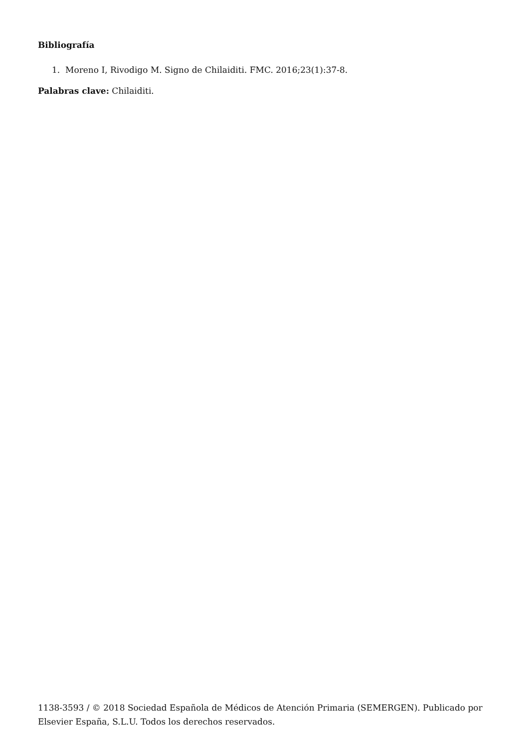Bibliografía
1. Moreno I, Rivodigo M. Signo de Chilaiditi. FMC. 2016;23(1):37-8.
Palabras clave: Chilaiditi.
1138-3593 / © 2018 Sociedad Española de Médicos de Atención Primaria (SEMERGEN). Publicado por Elsevier España, S.L.U. Todos los derechos reservados.